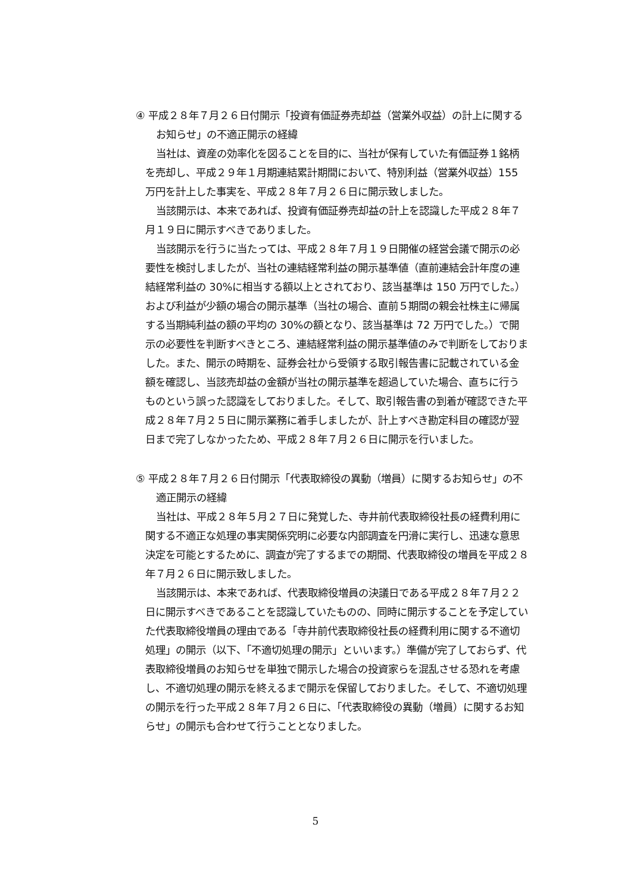④ 平成２８年７月２６日付開示「投資有価証券売却益（営業外収益）の計上に関するお知らせ」の不適正開示の経緯
当社は、資産の効率化を図ることを目的に、当社が保有していた有価証券１銘柄を売却し、平成２９年１月期連結累計期間において、特別利益（営業外収益）155 万円を計上した事実を、平成２８年７月２６日に開示致しました。
当該開示は、本来であれば、投資有価証券売却益の計上を認識した平成２８年７月１９日に開示すべきでありました。
当該開示を行うに当たっては、平成２８年７月１９日開催の経営会議で開示の必要性を検討しましたが、当社の連結経常利益の開示基準値（直前連結会計年度の連結経常利益の 30%に相当する額以上とされており、該当基準は 150 万円でした。）および利益が少額の場合の開示基準（当社の場合、直前５期間の親会社株主に帰属する当期純利益の額の平均の 30%の額となり、該当基準は 72 万円でした。）で開示の必要性を判断すべきところ、連結経常利益の開示基準値のみで判断をしておりました。また、開示の時期を、証券会社から受領する取引報告書に記載されている金額を確認し、当該売却益の金額が当社の開示基準を超過していた場合、直ちに行うものという誤った認識をしておりました。そして、取引報告書の到着が確認できた平成２８年７月２５日に開示業務に着手しましたが、計上すべき勘定科目の確認が翌日まで完了しなかったため、平成２８年７月２６日に開示を行いました。
⑤ 平成２８年７月２６日付開示「代表取締役の異動（増員）に関するお知らせ」の不適正開示の経緯
当社は、平成２８年５月２７日に発覚した、寺井前代表取締役社長の経費利用に関する不適正な処理の事実関係究明に必要な内部調査を円滑に実行し、迅速な意思決定を可能とするために、調査が完了するまでの期間、代表取締役の増員を平成２８年７月２６日に開示致しました。
当該開示は、本来であれば、代表取締役増員の決議日である平成２８年７月２２日に開示すべきであることを認識していたものの、同時に開示することを予定していた代表取締役増員の理由である「寺井前代表取締役社長の経費利用に関する不適切処理」の開示（以下、「不適切処理の開示」といいます。）準備が完了しておらず、代表取締役増員のお知らせを単独で開示した場合の投資家らを混乱させる恐れを考慮し、不適切処理の開示を終えるまで開示を保留しておりました。そして、不適切処理の開示を行った平成２８年７月２６日に、「代表取締役の異動（増員）に関するお知らせ」の開示も合わせて行うこととなりました。
5